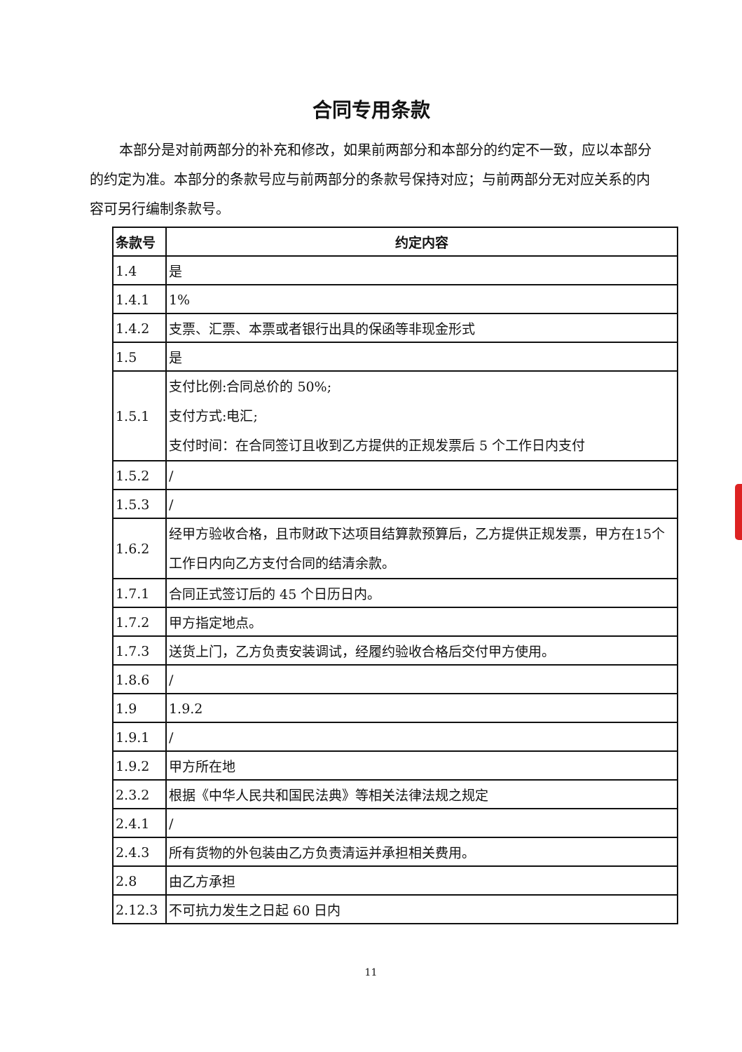合同专用条款
本部分是对前两部分的补充和修改，如果前两部分和本部分的约定不一致，应以本部分的约定为准。本部分的条款号应与前两部分的条款号保持对应；与前两部分无对应关系的内容可另行编制条款号。
| 条款号 | 约定内容 |
| --- | --- |
| 1.4 | 是 |
| 1.4.1 | 1% |
| 1.4.2 | 支票、汇票、本票或者银行出具的保函等非现金形式 |
| 1.5 | 是 |
| 1.5.1 | 支付比例:合同总价的 50%; 支付方式:电汇; 支付时间：在合同签订且收到乙方提供的正规发票后 5 个工作日内支付 |
| 1.5.2 | / |
| 1.5.3 | / |
| 1.6.2 | 经甲方验收合格，且市财政下达项目结算款预算后，乙方提供正规发票，甲方在15个工作日内向乙方支付合同的结清余款。 |
| 1.7.1 | 合同正式签订后的 45 个日历日内。 |
| 1.7.2 | 甲方指定地点。 |
| 1.7.3 | 送货上门，乙方负责安装调试，经履约验收合格后交付甲方使用。 |
| 1.8.6 | / |
| 1.9 | 1.9.2 |
| 1.9.1 | / |
| 1.9.2 | 甲方所在地 |
| 2.3.2 | 根据《中华人民共和国民法典》等相关法律法规之规定 |
| 2.4.1 | / |
| 2.4.3 | 所有货物的外包装由乙方负责清运并承担相关费用。 |
| 2.8 | 由乙方承担 |
| 2.12.3 | 不可抗力发生之日起 60 日内 |
11